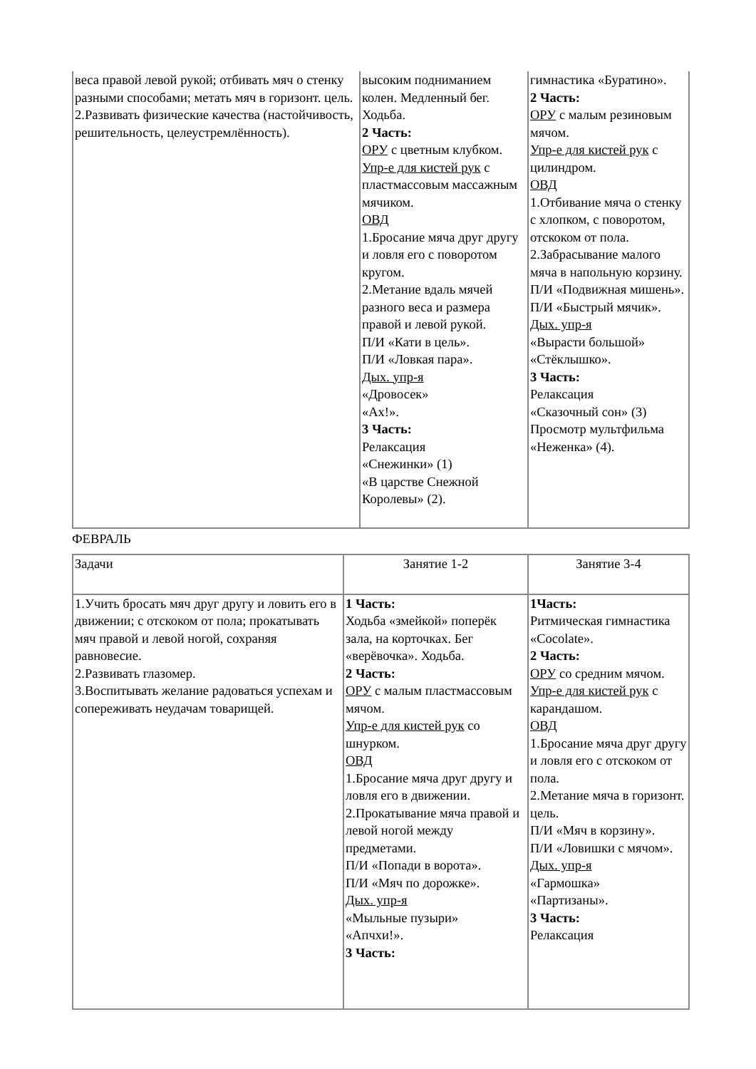| веса правой левой рукой; отбивать мяч о стенку разными способами; метать мяч в горизонт. цель. 2.Развивать физические качества (настойчивость, решительность, целеустремлённость). | высоким подниманием колен. Медленный бег. Ходьба. 2 Часть: ОРУ с цветным клубком. Упр-е для кистей рук с пластмассовым массажным мячиком. ОВД 1.Бросание мяча друг другу и ловля его с поворотом кругом. 2.Метание вдаль мячей разного веса и размера правой и левой рукой. П/И «Кати в цель». П/И «Ловкая пара». Дых. упр-я «Дровосек» «Ах!». 3 Часть: Релаксация «Снежинки» (1) «В царстве Снежной Королевы» (2). | гимнастика «Буратино». 2 Часть: ОРУ с малым резиновым мячом. Упр-е для кистей рук с цилиндром. ОВД 1.Отбивание мяча о стенку с хлопком, с поворотом, отскоком от пола. 2.Забрасывание малого мяча в напольную корзину. П/И «Подвижная мишень». П/И «Быстрый мячик». Дых. упр-я «Вырасти большой» «Стёклышко». 3 Часть: Релаксация «Сказочный сон» (3) Просмотр мультфильма «Неженка» (4). |
ФЕВРАЛЬ
| Задачи | Занятие 1-2 | Занятие 3-4 |
| 1.Учить бросать мяч друг другу и ловить его в движении; с отскоком от пола; прокатывать мяч правой и левой ногой, сохраняя равновесие. 2.Развивать глазомер. 3.Воспитывать желание радоваться успехам и сопереживать неудачам товарищей. | 1 Часть: Ходьба «змейкой» поперёк зала, на корточках. Бег «верёвочка». Ходьба. 2 Часть: ОРУ с малым пластмассовым мячом. Упр-е для кистей рук со шнурком. ОВД 1.Бросание мяча друг другу и ловля его в движении. 2.Прокатывание мяча правой и левой ногой между предметами. П/И «Попади в ворота». П/И «Мяч по дорожке». Дых. упр-я «Мыльные пузыри» «Апчхи!». 3 Часть: | 1Часть: Ритмическая гимнастика «Cocolate». 2 Часть: ОРУ со средним мячом. Упр-е для кистей рук с карандашом. ОВД 1.Бросание мяча друг другу и ловля его с отскоком от пола. 2.Метание мяча в горизонт. цель. П/И «Мяч в корзину». П/И «Ловишки с мячом». Дых. упр-я «Гармошка» «Партизаны». 3 Часть: Релаксация |